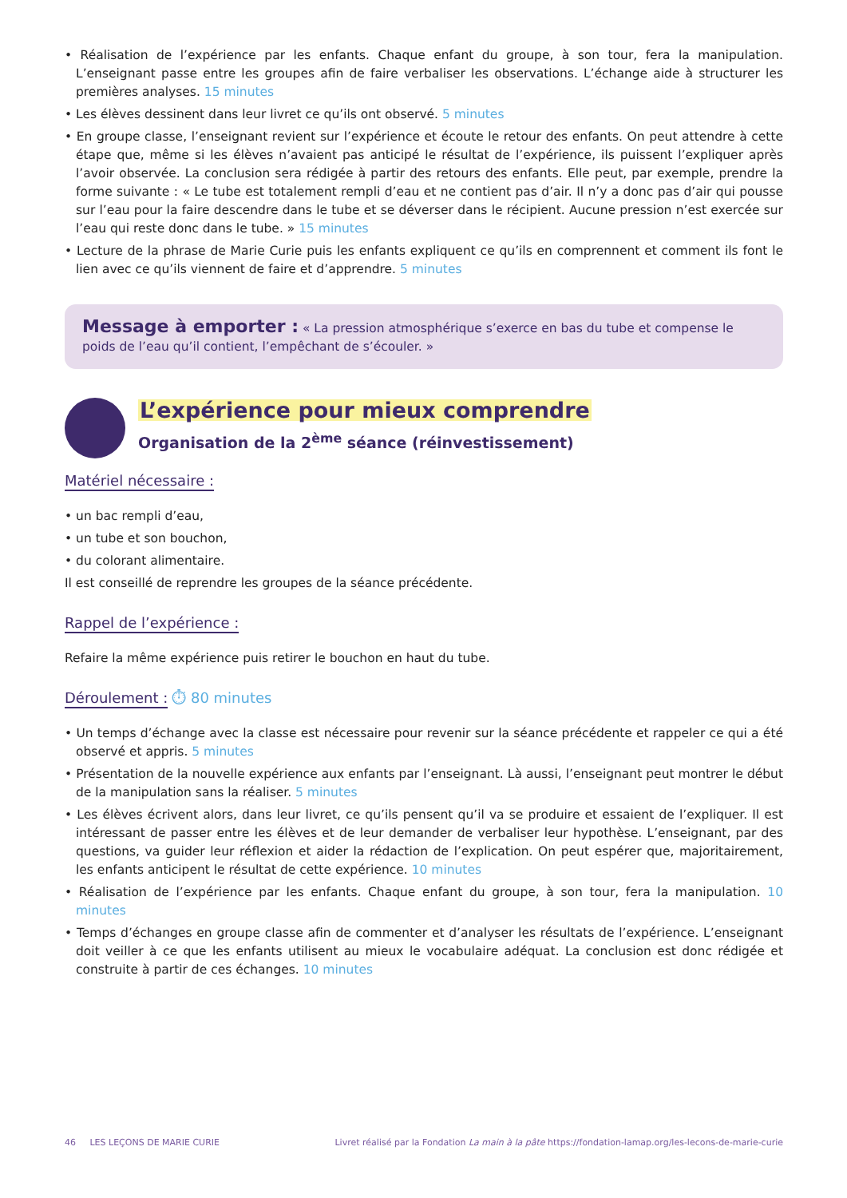• Réalisation de l’expérience par les enfants. Chaque enfant du groupe, à son tour, fera la manipulation. L’enseignant passe entre les groupes afin de faire verbaliser les observations. L’échange aide à structurer les premières analyses. 15 minutes
• Les élèves dessinent dans leur livret ce qu’ils ont observé. 5 minutes
• En groupe classe, l’enseignant revient sur l’expérience et écoute le retour des enfants. On peut attendre à cette étape que, même si les élèves n’avaient pas anticipé le résultat de l’expérience, ils puissent l’expliquer après l’avoir observée. La conclusion sera rédigée à partir des retours des enfants. Elle peut, par exemple, prendre la forme suivante : « Le tube est totalement rempli d’eau et ne contient pas d’air. Il n’y a donc pas d’air qui pousse sur l’eau pour la faire descendre dans le tube et se déverser dans le récipient. Aucune pression n’est exercée sur l’eau qui reste donc dans le tube. » 15 minutes
• Lecture de la phrase de Marie Curie puis les enfants expliquent ce qu’ils en comprennent et comment ils font le lien avec ce qu’ils viennent de faire et d’apprendre. 5 minutes
Message à emporter : « La pression atmosphérique s’exerce en bas du tube et compense le poids de l’eau qu’il contient, l’empêchant de s’écouler. »
L’expérience pour mieux comprendre
Organisation de la 2<sup>ème</sup> séance (réinvestissement)
Matériel nécessaire :
• un bac rempli d’eau,
• un tube et son bouchon,
• du colorant alimentaire.
Il est conseillé de reprendre les groupes de la séance précédente.
Rappel de l’expérience :
Refaire la même expérience puis retirer le bouchon en haut du tube.
Déroulement :
⏱ 80 minutes
• Un temps d’échange avec la classe est nécessaire pour revenir sur la séance précédente et rappeler ce qui a été observé et appris. 5 minutes
• Présentation de la nouvelle expérience aux enfants par l’enseignant. Là aussi, l’enseignant peut montrer le début de la manipulation sans la réaliser. 5 minutes
• Les élèves écrivent alors, dans leur livret, ce qu’ils pensent qu’il va se produire et essaient de l’expliquer. Il est intéressant de passer entre les élèves et de leur demander de verbaliser leur hypothèse. L’enseignant, par des questions, va guider leur réflexion et aider la rédaction de l’explication. On peut espérer que, majoritairement, les enfants anticipent le résultat de cette expérience. 10 minutes
• Réalisation de l’expérience par les enfants. Chaque enfant du groupe, à son tour, fera la manipulation. 10 minutes
• Temps d’échanges en groupe classe afin de commenter et d’analyser les résultats de l’expérience. L’enseignant doit veiller à ce que les enfants utilisent au mieux le vocabulaire adéquat. La conclusion est donc rédigée et construite à partir de ces échanges. 10 minutes
46 LES LEÇONS DE MARIE CURIE Livret réalisé par la Fondation La main à la pâte https://fondation-lamap.org/les-lecons-de-marie-curie